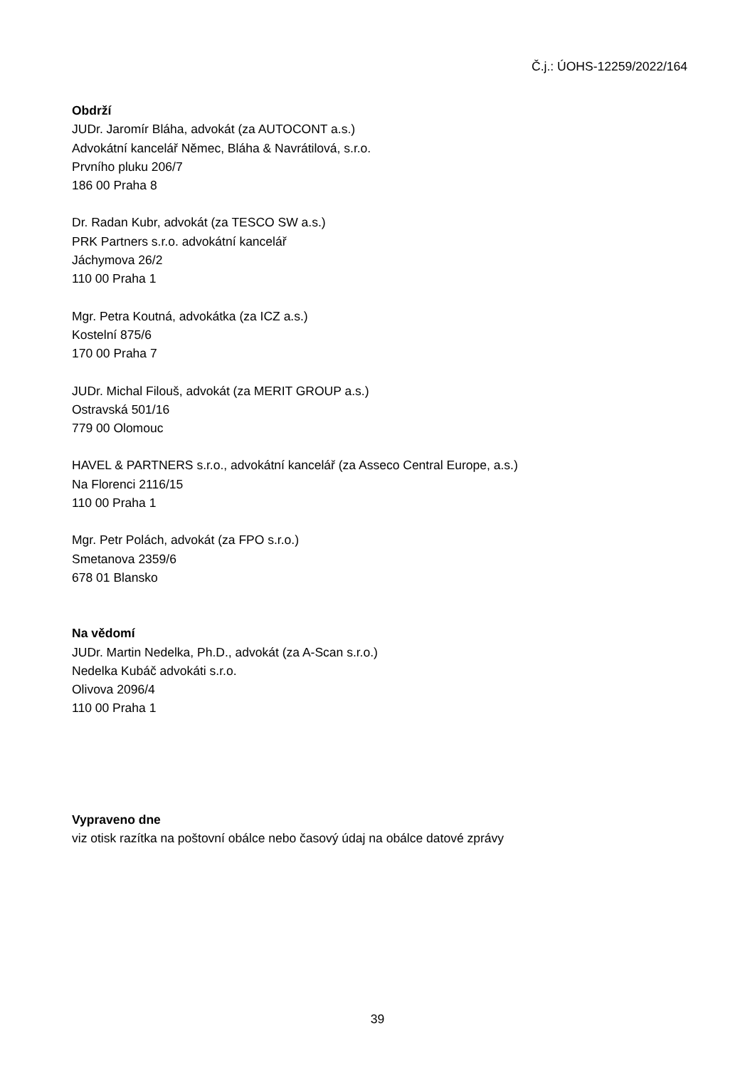Č.j.: ÚOHS-12259/2022/164
Obdrží
JUDr. Jaromír Bláha, advokát (za AUTOCONT a.s.)
Advokátní kancelář Němec, Bláha & Navrátilová, s.r.o.
Prvního pluku 206/7
186 00 Praha 8
Dr. Radan Kubr, advokát (za TESCO SW a.s.)
PRK Partners s.r.o. advokátní kancelář
Jáchymova 26/2
110 00 Praha 1
Mgr. Petra Koutná, advokátka (za ICZ a.s.)
Kostelní 875/6
170 00 Praha 7
JUDr. Michal Filouš, advokát (za MERIT GROUP a.s.)
Ostravská 501/16
779 00 Olomouc
HAVEL & PARTNERS s.r.o., advokátní kancelář (za Asseco Central Europe, a.s.)
Na Florenci 2116/15
110 00 Praha 1
Mgr. Petr Polách, advokát (za FPO s.r.o.)
Smetanova 2359/6
678 01 Blansko
Na vědomí
JUDr. Martin Nedelka, Ph.D., advokát (za A-Scan s.r.o.)
Nedelka Kubáč advokáti s.r.o.
Olivova 2096/4
110 00 Praha 1
Vypraveno dne
viz otisk razítka na poštovní obálce nebo časový údaj na obálce datové zprávy
39